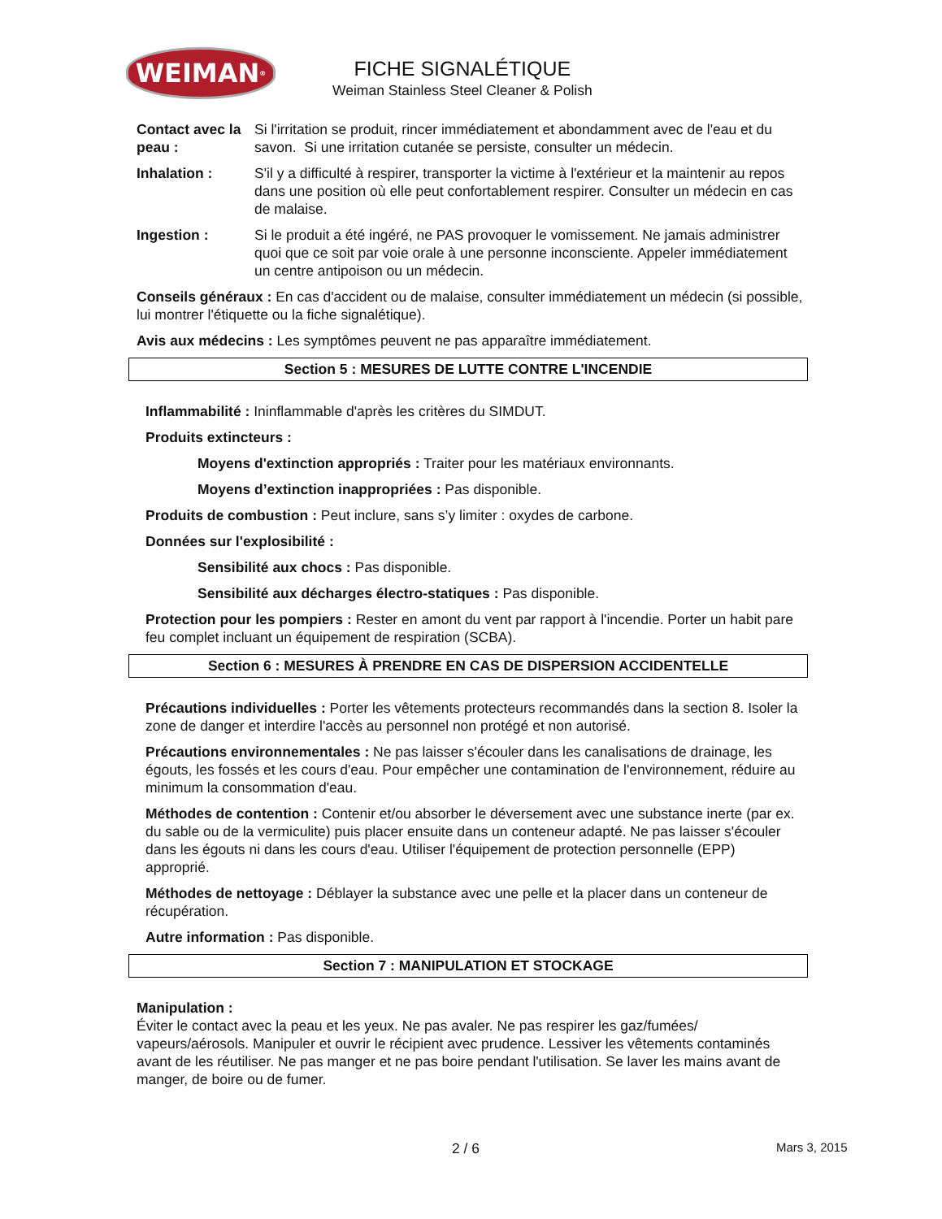WEIMAN ®
FICHE SIGNALÉTIQUE
Weiman Stainless Steel Cleaner & Polish
Contact avec la peau :
Si l'irritation se produit, rincer immédiatement et abondamment avec de l'eau et du savon. Si une irritation cutanée se persiste, consulter un médecin.
Inhalation : S'il y a difficulté à respirer, transporter la victime à l'extérieur et la maintenir au repos dans une position où elle peut confortablement respirer. Consulter un médecin en cas de malaise.
Ingestion : Si le produit a été ingéré, ne PAS provoquer le vomissement. Ne jamais administrer quoi que ce soit par voie orale à une personne inconsciente. Appeler immédiatement un centre antipoison ou un médecin.
Conseils généraux : En cas d'accident ou de malaise, consulter immédiatement un médecin (si possible, lui montrer l'étiquette ou la fiche signalétique).
Avis aux médecins : Les symptômes peuvent ne pas apparaître immédiatement.
Section 5 : MESURES DE LUTTE CONTRE L'INCENDIE
Inflammabilité : Ininflammable d'après les critères du SIMDUT.
Produits extincteurs :
Moyens d'extinction appropriés : Traiter pour les matériaux environnants.
Moyens d’extinction inappropriées : Pas disponible.
Produits de combustion : Peut inclure, sans s’y limiter : oxydes de carbone.
Données sur l'explosibilité :
Sensibilité aux chocs : Pas disponible.
Sensibilité aux décharges électro-statiques : Pas disponible.
Protection pour les pompiers : Rester en amont du vent par rapport à l'incendie. Porter un habit pare feu complet incluant un équipement de respiration (SCBA).
Section 6 : MESURES À PRENDRE EN CAS DE DISPERSION ACCIDENTELLE
Précautions individuelles : Porter les vêtements protecteurs recommandés dans la section 8. Isoler la zone de danger et interdire l'accès au personnel non protégé et non autorisé.
Précautions environnementales : Ne pas laisser s'écouler dans les canalisations de drainage, les égouts, les fossés et les cours d'eau. Pour empêcher une contamination de l'environnement, réduire au minimum la consommation d'eau.
Méthodes de contention : Contenir et/ou absorber le déversement avec une substance inerte (par ex. du sable ou de la vermiculite) puis placer ensuite dans un conteneur adapté. Ne pas laisser s'écouler dans les égouts ni dans les cours d'eau. Utiliser l'équipement de protection personnelle (EPP) approprié.
Méthodes de nettoyage : Déblayer la substance avec une pelle et la placer dans un conteneur de récupération.
Autre information : Pas disponible.
Section 7 : MANIPULATION ET STOCKAGE
Manipulation :
Éviter le contact avec la peau et les yeux. Ne pas avaler. Ne pas respirer les gaz/fumées/ vapeurs/aérosols. Manipuler et ouvrir le récipient avec prudence. Lessiver les vêtements contaminés avant de les réutiliser. Ne pas manger et ne pas boire pendant l'utilisation. Se laver les mains avant de manger, de boire ou de fumer.
2 / 6 Mars 3, 2015